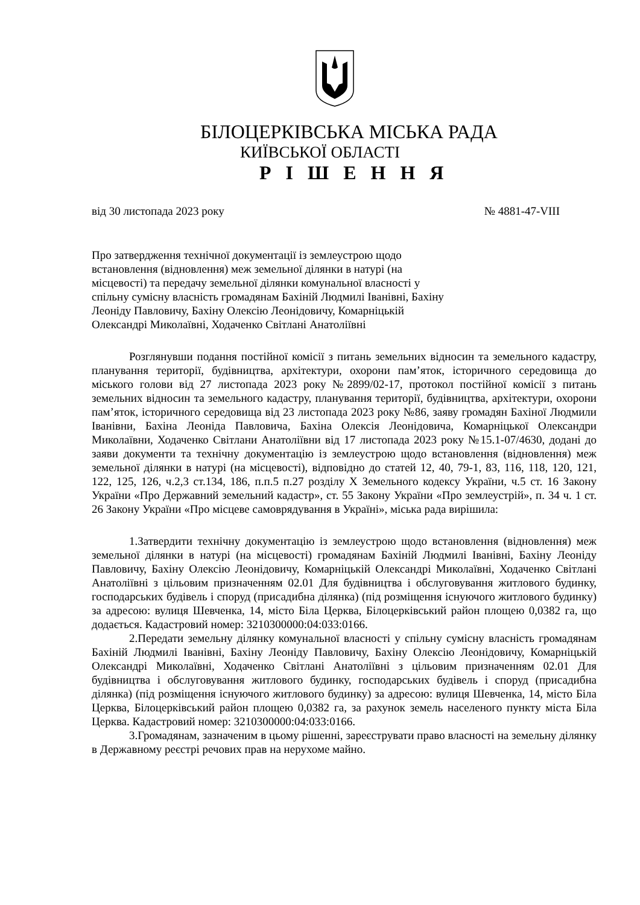БІЛОЦЕРКІВСЬКА МІСЬКА РАДА
КИЇВСЬКОЇ ОБЛАСТІ
Р І Ш Е Н Н Я
від 30 листопада 2023 року № 4881-47-VIII
Про затвердження технічної документації із землеустрою щодо встановлення (відновлення) меж земельної ділянки в натурі (на місцевості) та передачу земельної ділянки комунальної власності у спільну сумісну власність громадянам Бахіній Людмилі Іванівні, Бахіну Леоніду Павловичу, Бахіну Олексію Леонідовичу, Комарніцькій Олександрі Миколаївні, Ходаченко Світлані Анатоліївні
Розглянувши подання постійної комісії з питань земельних відносин та земельного кадастру, планування території, будівництва, архітектури, охорони пам’яток, історичного середовища до міського голови від 27 листопада 2023 року №2899/02-17, протокол постійної комісії з питань земельних відносин та земельного кадастру, планування території, будівництва, архітектури, охорони пам’яток, історичного середовища від 23 листопада 2023 року №86, заяву громадян Бахіної Людмили Іванівни, Бахіна Леоніда Павловича, Бахіна Олексія Леонідовича, Комарніцької Олександри Миколаївни, Ходаченко Світлани Анатоліївни від 17 листопада 2023 року №15.1-07/4630, додані до заяви документи та технічну документацію із землеустрою щодо встановлення (відновлення) меж земельної ділянки в натурі (на місцевості), відповідно до статей 12, 40, 79-1, 83, 116, 118, 120, 121, 122, 125, 126, ч.2,3 ст.134, 186, п.п.5 п.27 розділу Х Земельного кодексу України, ч.5 ст. 16 Закону України «Про Державний земельний кадастр», ст. 55 Закону України «Про землеустрій», п. 34 ч. 1 ст. 26 Закону України «Про місцеве самоврядування в Україні», міська рада вирішила:
1.Затвердити технічну документацію із землеустрою щодо встановлення (відновлення) меж земельної ділянки в натурі (на місцевості) громадянам Бахіній Людмилі Іванівні, Бахіну Леоніду Павловичу, Бахіну Олексію Леонідовичу, Комарніцькій Олександрі Миколаївні, Ходаченко Світлані Анатоліївні з цільовим призначенням 02.01 Для будівництва і обслуговування житлового будинку, господарських будівель і споруд (присадибна ділянка) (під розміщення існуючого житлового будинку) за адресою: вулиця Шевченка, 14, місто Біла Церква, Білоцерківський район площею 0,0382 га, що додається. Кадастровий номер: 3210300000:04:033:0166.
2.Передати земельну ділянку комунальної власності у спільну сумісну власність громадянам Бахіній Людмилі Іванівні, Бахіну Леоніду Павловичу, Бахіну Олексію Леонідовичу, Комарніцькій Олександрі Миколаївні, Ходаченко Світлані Анатоліївні з цільовим призначенням 02.01 Для будівництва і обслуговування житлового будинку, господарських будівель і споруд (присадибна ділянка) (під розміщення існуючого житлового будинку) за адресою: вулиця Шевченка, 14, місто Біла Церква, Білоцерківський район площею 0,0382 га, за рахунок земель населеного пункту міста Біла Церква. Кадастровий номер: 3210300000:04:033:0166.
3.Громадянам, зазначеним в цьому рішенні, зареєструвати право власності на земельну ділянку в Державному реєстрі речових прав на нерухоме майно.